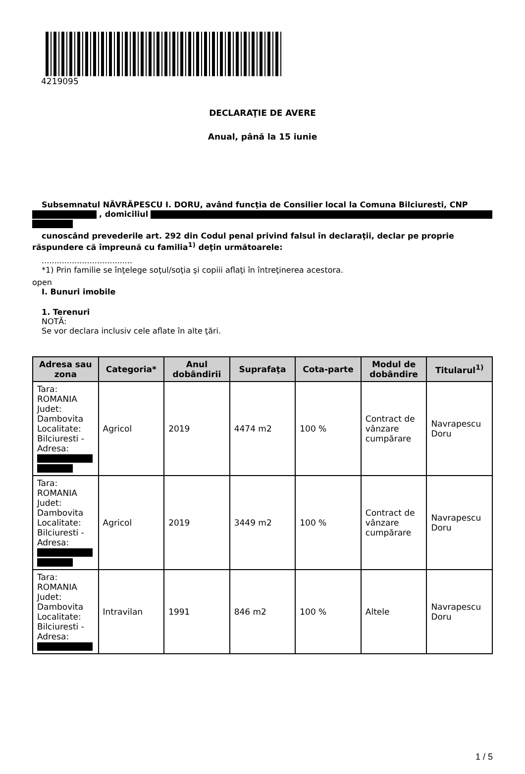4219095
DECLARAŢIE DE AVERE
Anual, până la 15 iunie
Subsemnatul NĂVRĂPESCU I. DORU, având funcţia de Consilier local la Comuna Bilciuresti, CNP
, domiciliul
cunoscând prevederile art. 292 din Codul penal privind falsul în declaraţii, declar pe proprie
răspundere că împreună cu familia<sup>1)</sup> deţin următoarele:
....................................
*1) Prin familie se înţelege soţul/soţia şi copiii aflaţi în întreţinerea acestora.
open
I. Bunuri imobile
1. Terenuri
NOTĂ:
Se vor declara inclusiv cele aflate în alte ţări.
| Adresa sau zona | Categoria* | Anul dobândirii | Suprafaţa | Cota-parte | Modul de dobândire | Titularul<sup>1)</sup> |
| --- | --- | --- | --- | --- | --- | --- |
| Tara: ROMANIA Judet: Dambovita Localitate: Bilciuresti - Adresa: | Agricol | 2019 | 4474 m2 | 100 % | Contract de vânzare cumpărare | Navrapescu Doru |
| Tara: ROMANIA Judet: Dambovita Localitate: Bilciuresti - Adresa: | Agricol | 2019 | 3449 m2 | 100 % | Contract de vânzare cumpărare | Navrapescu Doru |
| Tara: ROMANIA Judet: Dambovita Localitate: Bilciuresti - Adresa: | Intravilan | 1991 | 846 m2 | 100 % | Altele | Navrapescu Doru |
1 / 5